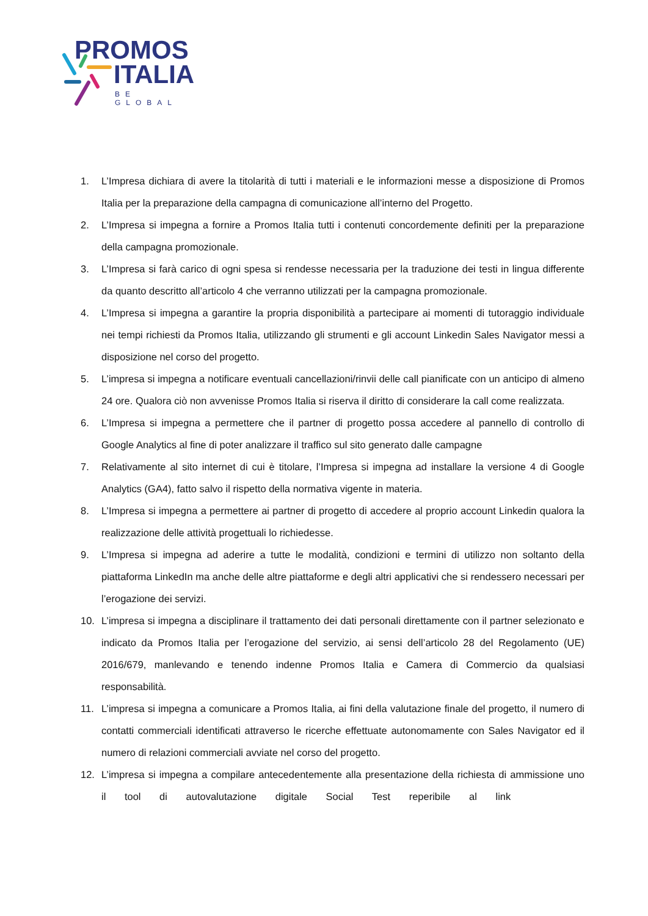PROMOS
ITALIA
BE GLOBAL
1. L’Impresa dichiara di avere la titolarità di tutti i materiali e le informazioni messe a disposizione di Promos Italia per la preparazione della campagna di comunicazione all’interno del Progetto.
2. L’Impresa si impegna a fornire a Promos Italia tutti i contenuti concordemente definiti per la preparazione della campagna promozionale.
3. L’Impresa si farà carico di ogni spesa si rendesse necessaria per la traduzione dei testi in lingua differente da quanto descritto all’articolo 4 che verranno utilizzati per la campagna promozionale.
4. L’Impresa si impegna a garantire la propria disponibilità a partecipare ai momenti di tutoraggio individuale nei tempi richiesti da Promos Italia, utilizzando gli strumenti e gli account Linkedin Sales Navigator messi a disposizione nel corso del progetto.
5. L’impresa si impegna a notificare eventuali cancellazioni/rinvii delle call pianificate con un anticipo di almeno 24 ore. Qualora ciò non avvenisse Promos Italia si riserva il diritto di considerare la call come realizzata.
6. L’Impresa si impegna a permettere che il partner di progetto possa accedere al pannello di controllo di Google Analytics al fine di poter analizzare il traffico sul sito generato dalle campagne
7. Relativamente al sito internet di cui è titolare, l’Impresa si impegna ad installare la versione 4 di Google Analytics (GA4), fatto salvo il rispetto della normativa vigente in materia.
8. L’Impresa si impegna a permettere ai partner di progetto di accedere al proprio account Linkedin qualora la realizzazione delle attività progettuali lo richiedesse.
9. L’Impresa si impegna ad aderire a tutte le modalità, condizioni e termini di utilizzo non soltanto della piattaforma LinkedIn ma anche delle altre piattaforme e degli altri applicativi che si rendessero necessari per l’erogazione dei servizi.
10. L’impresa si impegna a disciplinare il trattamento dei dati personali direttamente con il partner selezionato e indicato da Promos Italia per l’erogazione del servizio, ai sensi dell’articolo 28 del Regolamento (UE) 2016/679, manlevando e tenendo indenne Promos Italia e Camera di Commercio da qualsiasi responsabilità.
11. L’impresa si impegna a comunicare a Promos Italia, ai fini della valutazione finale del progetto, il numero di contatti commerciali identificati attraverso le ricerche effettuate autonomamente con Sales Navigator ed il numero di relazioni commerciali avviate nel corso del progetto.
12. L’impresa si impegna a compilare antecedentemente alla presentazione della richiesta di ammissione uno il tool di autovalutazione digitale Social Test reperibile al link